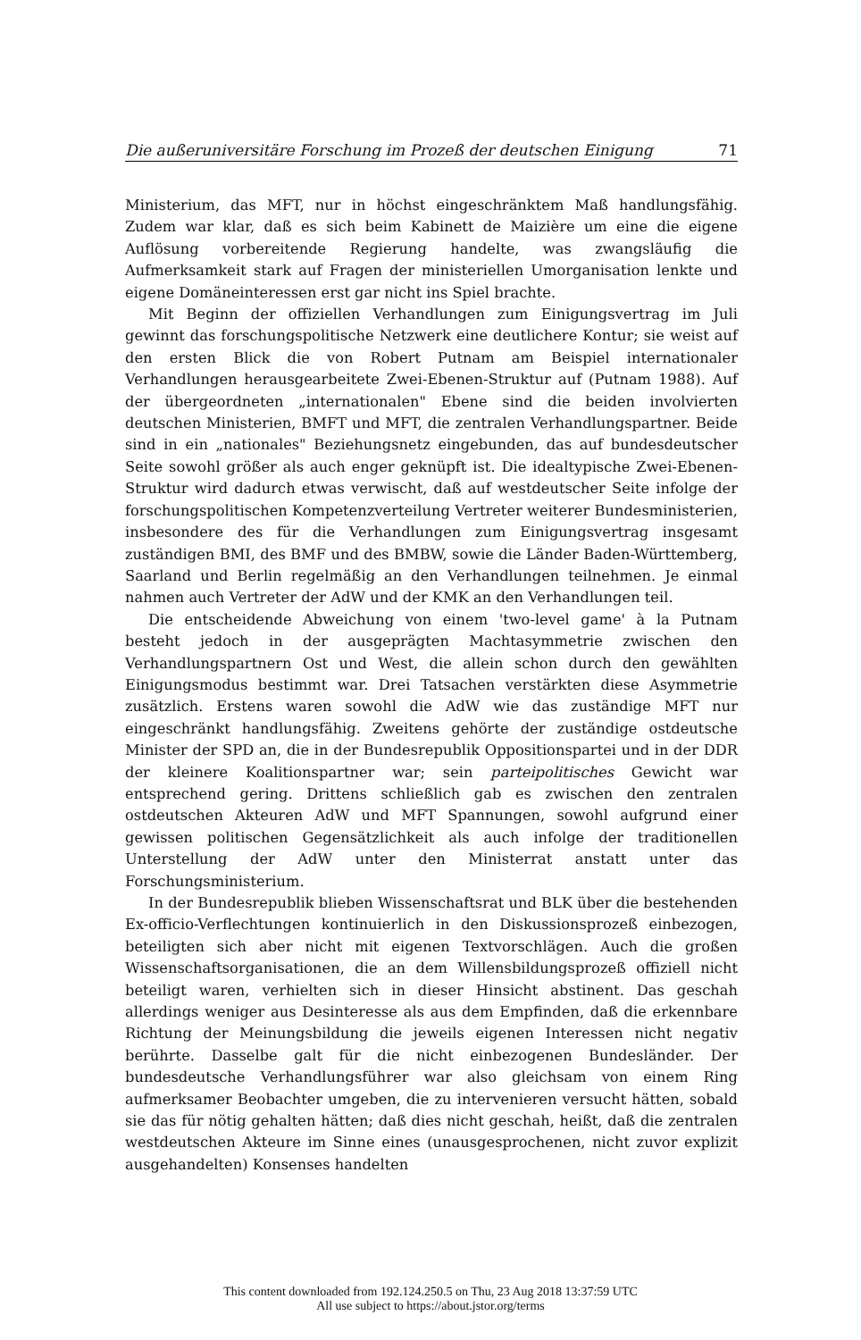Die außeruniversitäre Forschung im Prozeß der deutschen Einigung 71
Ministerium, das MFT, nur in höchst eingeschränktem Maß handlungsfähig. Zudem war klar, daß es sich beim Kabinett de Maizière um eine die eigene Auflösung vorbereitende Regierung handelte, was zwangsläufig die Aufmerksamkeit stark auf Fragen der ministeriellen Umorganisation lenkte und eigene Domäneinteressen erst gar nicht ins Spiel brachte.
Mit Beginn der offiziellen Verhandlungen zum Einigungsvertrag im Juli gewinnt das forschungspolitische Netzwerk eine deutlichere Kontur; sie weist auf den ersten Blick die von Robert Putnam am Beispiel internationaler Verhandlungen herausgearbeitete Zwei-Ebenen-Struktur auf (Putnam 1988). Auf der übergeordneten „internationalen" Ebene sind die beiden involvierten deutschen Ministerien, BMFT und MFT, die zentralen Verhandlungspartner. Beide sind in ein „nationales" Beziehungsnetz eingebunden, das auf bundesdeutscher Seite sowohl größer als auch enger geknüpft ist. Die idealtypische Zwei-Ebenen-Struktur wird dadurch etwas verwischt, daß auf westdeutscher Seite infolge der forschungspolitischen Kompetenzverteilung Vertreter weiterer Bundesministerien, insbesondere des für die Verhandlungen zum Einigungsvertrag insgesamt zuständigen BMI, des BMF und des BMBW, sowie die Länder Baden-Württemberg, Saarland und Berlin regelmäßig an den Verhandlungen teilnehmen. Je einmal nahmen auch Vertreter der AdW und der KMK an den Verhandlungen teil.
Die entscheidende Abweichung von einem 'two-level game' à la Putnam besteht jedoch in der ausgeprägten Machtasymmetrie zwischen den Verhandlungspartnern Ost und West, die allein schon durch den gewählten Einigungsmodus bestimmt war. Drei Tatsachen verstärkten diese Asymmetrie zusätzlich. Erstens waren sowohl die AdW wie das zuständige MFT nur eingeschränkt handlungsfähig. Zweitens gehörte der zuständige ostdeutsche Minister der SPD an, die in der Bundesrepublik Oppositionspartei und in der DDR der kleinere Koalitionspartner war; sein parteipolitisches Gewicht war entsprechend gering. Drittens schließlich gab es zwischen den zentralen ostdeutschen Akteuren AdW und MFT Spannungen, sowohl aufgrund einer gewissen politischen Gegensätzlichkeit als auch infolge der traditionellen Unterstellung der AdW unter den Ministerrat anstatt unter das Forschungsministerium.
In der Bundesrepublik blieben Wissenschaftsrat und BLK über die bestehenden Ex-officio-Verflechtungen kontinuierlich in den Diskussionsprozeß einbezogen, beteiligten sich aber nicht mit eigenen Textvorschlägen. Auch die großen Wissenschaftsorganisationen, die an dem Willensbildungsprozeß offiziell nicht beteiligt waren, verhielten sich in dieser Hinsicht abstinent. Das geschah allerdings weniger aus Desinteresse als aus dem Empfinden, daß die erkennbare Richtung der Meinungsbildung die jeweils eigenen Interessen nicht negativ berührte. Dasselbe galt für die nicht einbezogenen Bundesländer. Der bundesdeutsche Verhandlungsführer war also gleichsam von einem Ring aufmerksamer Beobachter umgeben, die zu intervenieren versucht hätten, sobald sie das für nötig gehalten hätten; daß dies nicht geschah, heißt, daß die zentralen westdeutschen Akteure im Sinne eines (unausgesprochenen, nicht zuvor explizit ausgehandelten) Konsenses handelten
This content downloaded from 192.124.250.5 on Thu, 23 Aug 2018 13:37:59 UTC
All use subject to https://about.jstor.org/terms